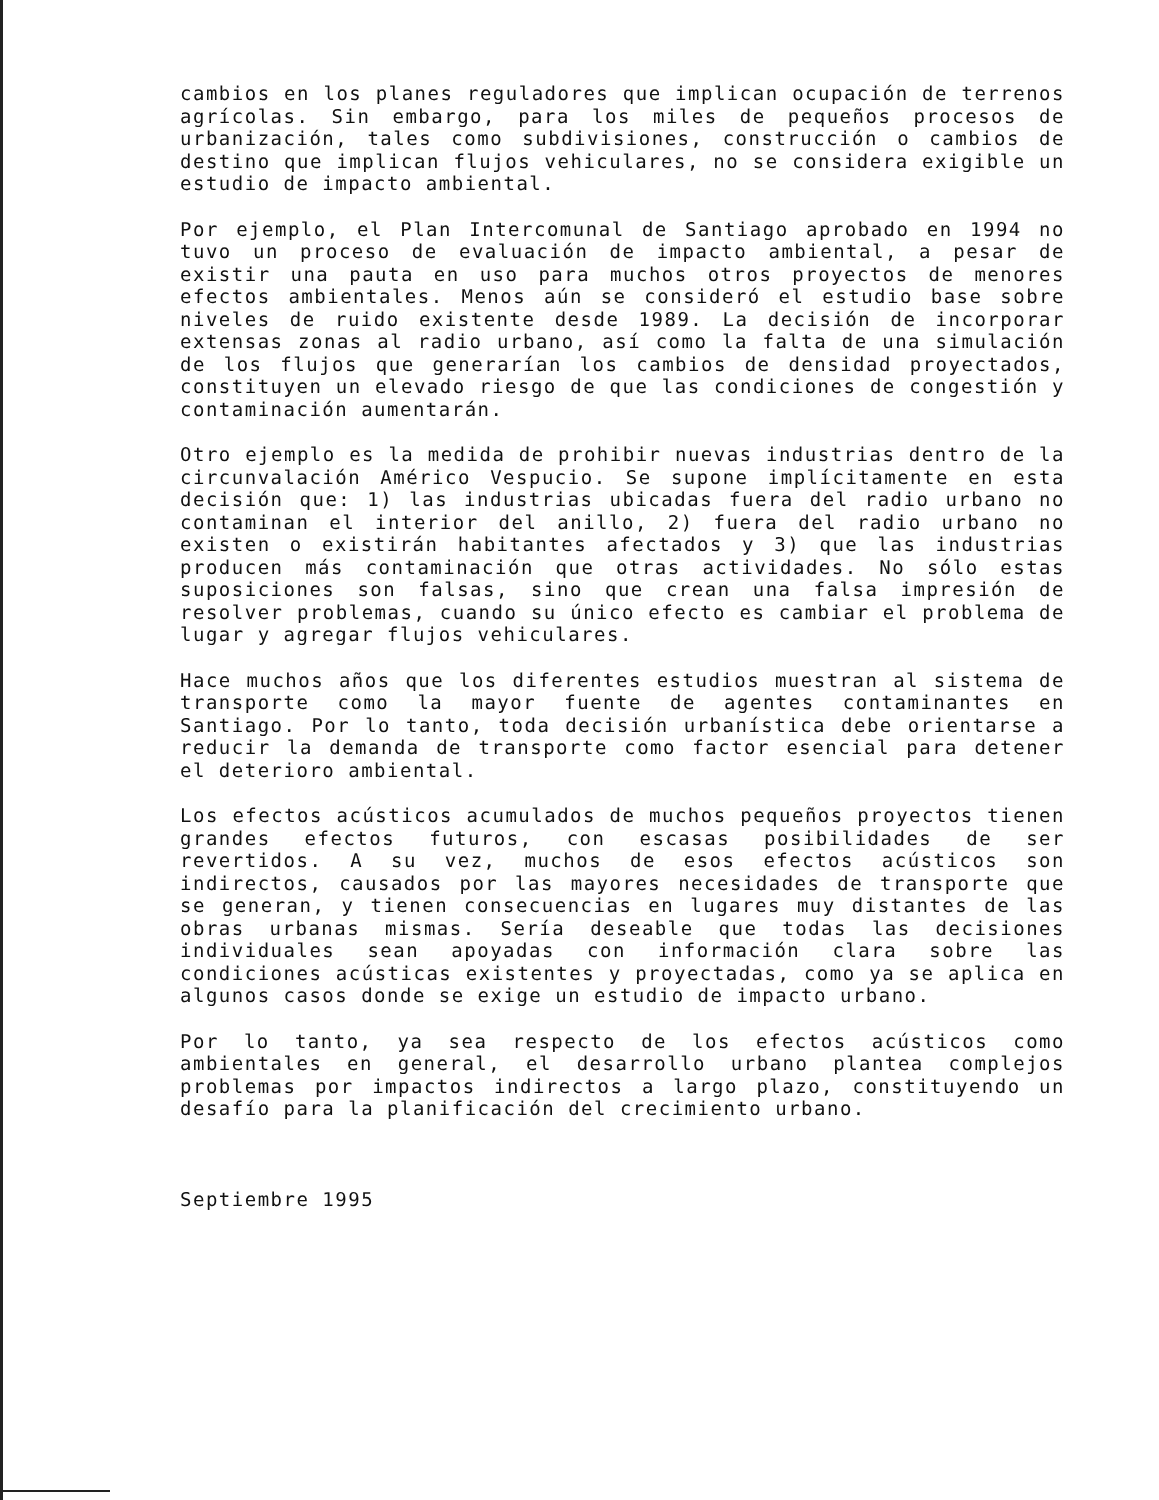cambios en los planes reguladores que implican ocupación de terrenos agrícolas. Sin embargo, para los miles de pequeños procesos de urbanización, tales como subdivisiones, construcción o cambios de destino que implican flujos vehiculares, no se considera exigible un estudio de impacto ambiental.
Por ejemplo, el Plan Intercomunal de Santiago aprobado en 1994 no tuvo un proceso de evaluación de impacto ambiental, a pesar de existir una pauta en uso para muchos otros proyectos de menores efectos ambientales. Menos aún se consideró el estudio base sobre niveles de ruido existente desde 1989. La decisión de incorporar extensas zonas al radio urbano, así como la falta de una simulación de los flujos que generarían los cambios de densidad proyectados, constituyen un elevado riesgo de que las condiciones de congestión y contaminación aumentarán.
Otro ejemplo es la medida de prohibir nuevas industrias dentro de la circunvalación Américo Vespucio. Se supone implícitamente en esta decisión que: 1) las industrias ubicadas fuera del radio urbano no contaminan el interior del anillo, 2) fuera del radio urbano no existen o existirán habitantes afectados y 3) que las industrias producen más contaminación que otras actividades. No sólo estas suposiciones son falsas, sino que crean una falsa impresión de resolver problemas, cuando su único efecto es cambiar el problema de lugar y agregar flujos vehiculares.
Hace muchos años que los diferentes estudios muestran al sistema de transporte como la mayor fuente de agentes contaminantes en Santiago. Por lo tanto, toda decisión urbanística debe orientarse a reducir la demanda de transporte como factor esencial para detener el deterioro ambiental.
Los efectos acústicos acumulados de muchos pequeños proyectos tienen grandes efectos futuros, con escasas posibilidades de ser revertidos. A su vez, muchos de esos efectos acústicos son indirectos, causados por las mayores necesidades de transporte que se generan, y tienen consecuencias en lugares muy distantes de las obras urbanas mismas. Sería deseable que todas las decisiones individuales sean apoyadas con información clara sobre las condiciones acústicas existentes y proyectadas, como ya se aplica en algunos casos donde se exige un estudio de impacto urbano.
Por lo tanto, ya sea respecto de los efectos acústicos como ambientales en general, el desarrollo urbano plantea complejos problemas por impactos indirectos a largo plazo, constituyendo un desafío para la planificación del crecimiento urbano.
Septiembre 1995